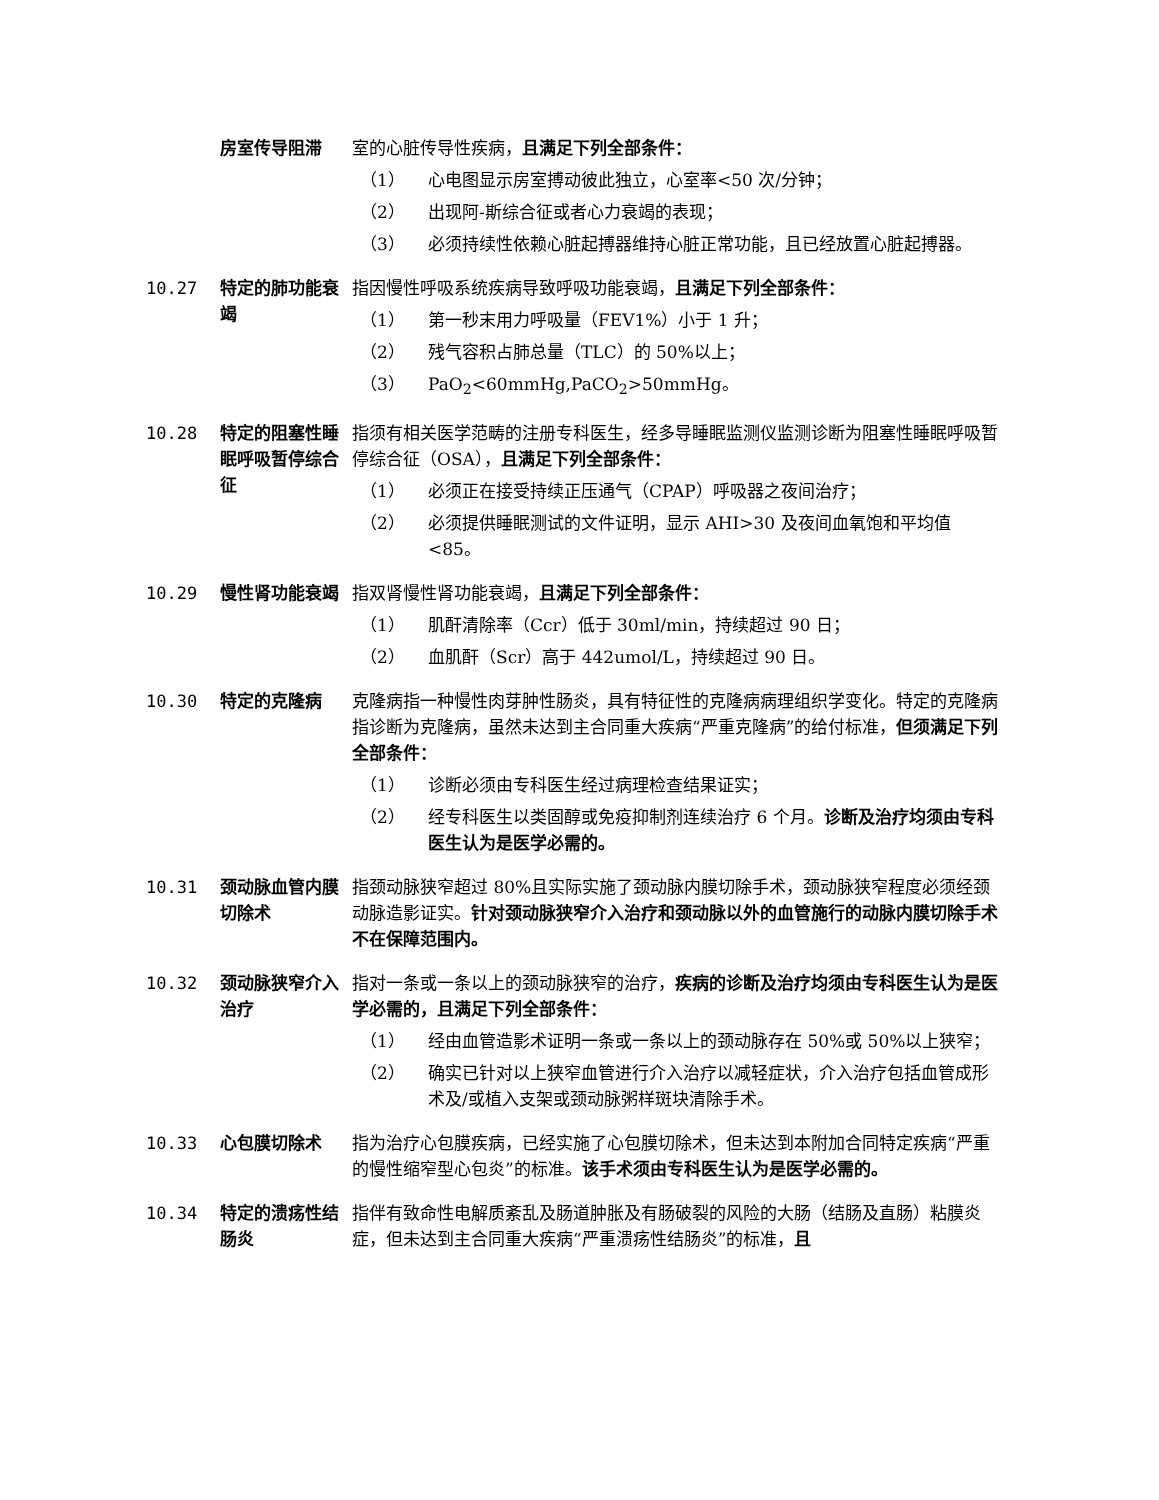房室传导阻滞 室的心脏传导性疾病，且满足下列全部条件：
（1） 心电图显示房室搏动彼此独立，心室率<50 次/分钟；
（2） 出现阿-斯综合征或者心力衰竭的表现；
（3） 必须持续性依赖心脏起搏器维持心脏正常功能，且已经放置心脏起搏器。
10.27 特定的肺功能衰竭
指因慢性呼吸系统疾病导致呼吸功能衰竭，且满足下列全部条件：
（1） 第一秒末用力呼吸量（FEV1%）小于 1 升；
（2） 残气容积占肺总量（TLC）的 50%以上；
（3） PaO<sub>2</sub><60mmHg,PaCO<sub>2</sub>>50mmHg。
10.28 特定的阻塞性睡眠呼吸暂停综合征
指须有相关医学范畴的注册专科医生，经多导睡眠监测仪监测诊断为阻塞性睡眠呼吸暂停综合征（OSA），且满足下列全部条件：
（1） 必须正在接受持续正压通气（CPAP）呼吸器之夜间治疗；
（2） 必须提供睡眠测试的文件证明，显示 AHI>30 及夜间血氧饱和平均值<85。
10.29 慢性肾功能衰竭 指双肾慢性肾功能衰竭，且满足下列全部条件：
（1） 肌酐清除率（Ccr）低于 30ml/min，持续超过 90 日；
（2） 血肌酐（Scr）高于 442umol/L，持续超过 90 日。
10.30 特定的克隆病 克隆病指一种慢性肉芽肿性肠炎，具有特征性的克隆病病理组织学变化。特定的克隆病指诊断为克隆病，虽然未达到主合同重大疾病“严重克隆病”的给付标准，但须满足下列全部条件：
（1） 诊断必须由专科医生经过病理检查结果证实；
（2） 经专科医生以类固醇或免疫抑制剂连续治疗 6 个月。诊断及治疗均须由专科医生认为是医学必需的。
10.31 颈动脉血管内膜切除术
指颈动脉狭窄超过 80%且实际实施了颈动脉内膜切除手术，颈动脉狭窄程度必须经颈动脉造影证实。针对颈动脉狭窄介入治疗和颈动脉以外的血管施行的动脉内膜切除手术不在保障范围内。
10.32 颈动脉狭窄介入治疗
指对一条或一条以上的颈动脉狭窄的治疗，疾病的诊断及治疗均须由专科医生认为是医学必需的，且满足下列全部条件：
（1） 经由血管造影术证明一条或一条以上的颈动脉存在 50%或 50%以上狭窄；
（2） 确实已针对以上狭窄血管进行介入治疗以减轻症状，介入治疗包括血管成形术及/或植入支架或颈动脉粥样斑块清除手术。
10.33 心包膜切除术 指为治疗心包膜疾病，已经实施了心包膜切除术，但未达到本附加合同特定疾病“严重的慢性缩窄型心包炎”的标准。该手术须由专科医生认为是医学必需的。
10.34 特定的溃疡性结肠炎
指伴有致命性电解质紊乱及肠道肿胀及有肠破裂的风险的大肠（结肠及直肠）粘膜炎症，但未达到主合同重大疾病“严重溃疡性结肠炎”的标准，且